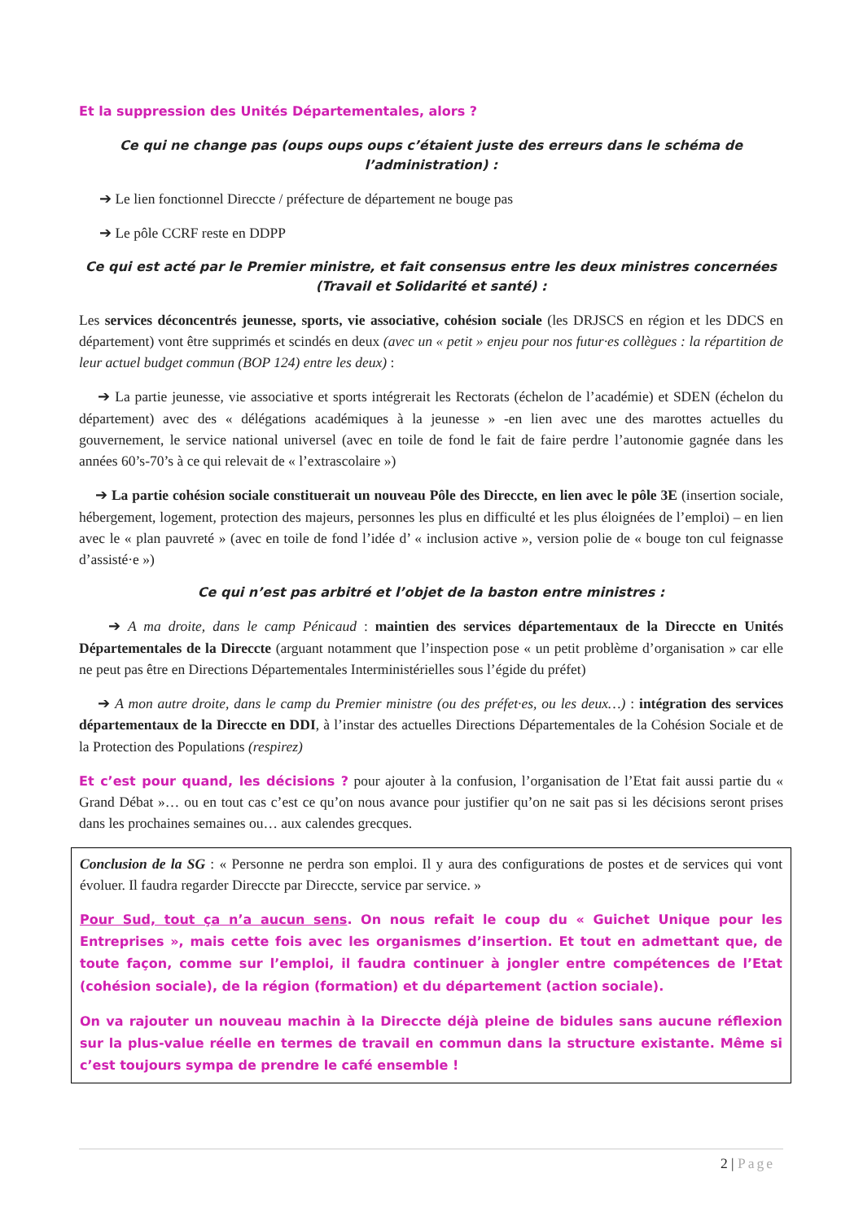Et la suppression des Unités Départementales, alors ?
Ce qui ne change pas (oups oups oups c’étaient juste des erreurs dans le schéma de l’administration) :
➔ Le lien fonctionnel Direccte / préfecture de département ne bouge pas
➔ Le pôle CCRF reste en DDPP
Ce qui est acté par le Premier ministre, et fait consensus entre les deux ministres concernées (Travail et Solidarité et santé) :
Les services déconcentrés jeunesse, sports, vie associative, cohésion sociale (les DRJSCS en région et les DDCS en département) vont être supprimés et scindés en deux (avec un « petit » enjeu pour nos futur·es collègues : la répartition de leur actuel budget commun (BOP 124) entre les deux) :
➔ La partie jeunesse, vie associative et sports intégrerait les Rectorats (échelon de l’académie) et SDEN (échelon du département) avec des « délégations académiques à la jeunesse » -en lien avec une des marottes actuelles du gouvernement, le service national universel (avec en toile de fond le fait de faire perdre l’autonomie gagnée dans les années 60’s-70’s à ce qui relevait de « l’extrascolaire »)
➔ La partie cohésion sociale constituerait un nouveau Pôle des Direccte, en lien avec le pôle 3E (insertion sociale, hébergement, logement, protection des majeurs, personnes les plus en difficulté et les plus éloignées de l’emploi) – en lien avec le « plan pauvreté » (avec en toile de fond l’idée d’ « inclusion active », version polie de « bouge ton cul feignasse d’assisté·e »)
Ce qui n’est pas arbitré et l’objet de la baston entre ministres :
➔ A ma droite, dans le camp Pénicaud : maintien des services départementaux de la Direccte en Unités Départementales de la Direccte (arguant notamment que l’inspection pose « un petit problème d’organisation » car elle ne peut pas être en Directions Départementales Interministérielles sous l’égide du préfet)
➔ A mon autre droite, dans le camp du Premier ministre (ou des préfet·es, ou les deux…) : intégration des services départementaux de la Direccte en DDI, à l’instar des actuelles Directions Départementales de la Cohésion Sociale et de la Protection des Populations (respirez)
Et c’est pour quand, les décisions ? pour ajouter à la confusion, l’organisation de l’Etat fait aussi partie du « Grand Débat »… ou en tout cas c’est ce qu’on nous avance pour justifier qu’on ne sait pas si les décisions seront prises dans les prochaines semaines ou… aux calendes grecques.
Conclusion de la SG : « Personne ne perdra son emploi. Il y aura des configurations de postes et de services qui vont évoluer. Il faudra regarder Direccte par Direccte, service par service. »
Pour Sud, tout ça n’a aucun sens. On nous refait le coup du « Guichet Unique pour les Entreprises », mais cette fois avec les organismes d’insertion. Et tout en admettant que, de toute façon, comme sur l’emploi, il faudra continuer à jongler entre compétences de l’Etat (cohésion sociale), de la région (formation) et du département (action sociale).
On va rajouter un nouveau machin à la Direccte déjà pleine de bidules sans aucune réflexion sur la plus-value réelle en termes de travail en commun dans la structure existante. Même si c’est toujours sympa de prendre le café ensemble !
2 | Page